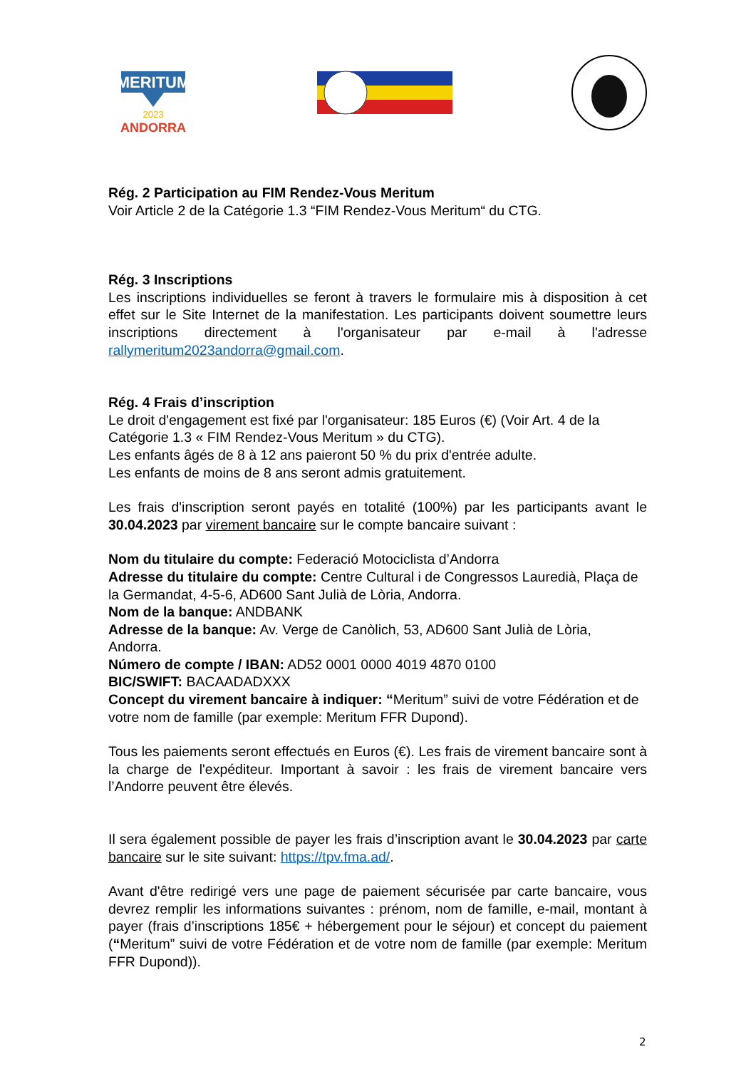MERITUM
2023
ANDORRA
Rég. 2 Participation au FIM Rendez-Vous Meritum
Voir Article 2 de la Catégorie 1.3 “FIM Rendez-Vous Meritum“ du CTG.
Rég. 3 Inscriptions
Les inscriptions individuelles se feront à travers le formulaire mis à disposition à cet effet sur le Site Internet de la manifestation. Les participants doivent soumettre leurs inscriptions directement à l'organisateur par e-mail à l'adresse rallymeritum2023andorra@gmail.com.
Rég. 4 Frais d’inscription
Le droit d'engagement est fixé par l'organisateur: 185 Euros (€) (Voir Art. 4 de la Catégorie 1.3 « FIM Rendez-Vous Meritum » du CTG).
Les enfants âgés de 8 à 12 ans paieront 50 % du prix d'entrée adulte.
Les enfants de moins de 8 ans seront admis gratuitement.
Les frais d'inscription seront payés en totalité (100%) par les participants avant le 30.04.2023 par virement bancaire sur le compte bancaire suivant :
Nom du titulaire du compte: Federació Motociclista d’Andorra
Adresse du titulaire du compte: Centre Cultural i de Congressos Lauredià, Plaça de la Germandat, 4-5-6, AD600 Sant Julià de Lòria, Andorra.
Nom de la banque: ANDBANK
Adresse de la banque: Av. Verge de Canòlich, 53, AD600 Sant Julià de Lòria, Andorra.
Número de compte / IBAN: AD52 0001 0000 4019 4870 0100
BIC/SWIFT: BACAADADXXX
Concept du virement bancaire à indiquer: “Meritum” suivi de votre Fédération et de votre nom de famille (par exemple: Meritum FFR Dupond).
Tous les paiements seront effectués en Euros (€). Les frais de virement bancaire sont à la charge de l'expéditeur. Important à savoir : les frais de virement bancaire vers l’Andorre peuvent être élevés.
Il sera également possible de payer les frais d’inscription avant le 30.04.2023 par carte bancaire sur le site suivant: https://tpv.fma.ad/.
Avant d'être redirigé vers une page de paiement sécurisée par carte bancaire, vous devrez remplir les informations suivantes : prénom, nom de famille, e-mail, montant à payer (frais d’inscriptions 185€ + hébergement pour le séjour) et concept du paiement (“Meritum” suivi de votre Fédération et de votre nom de famille (par exemple: Meritum FFR Dupond)).
2